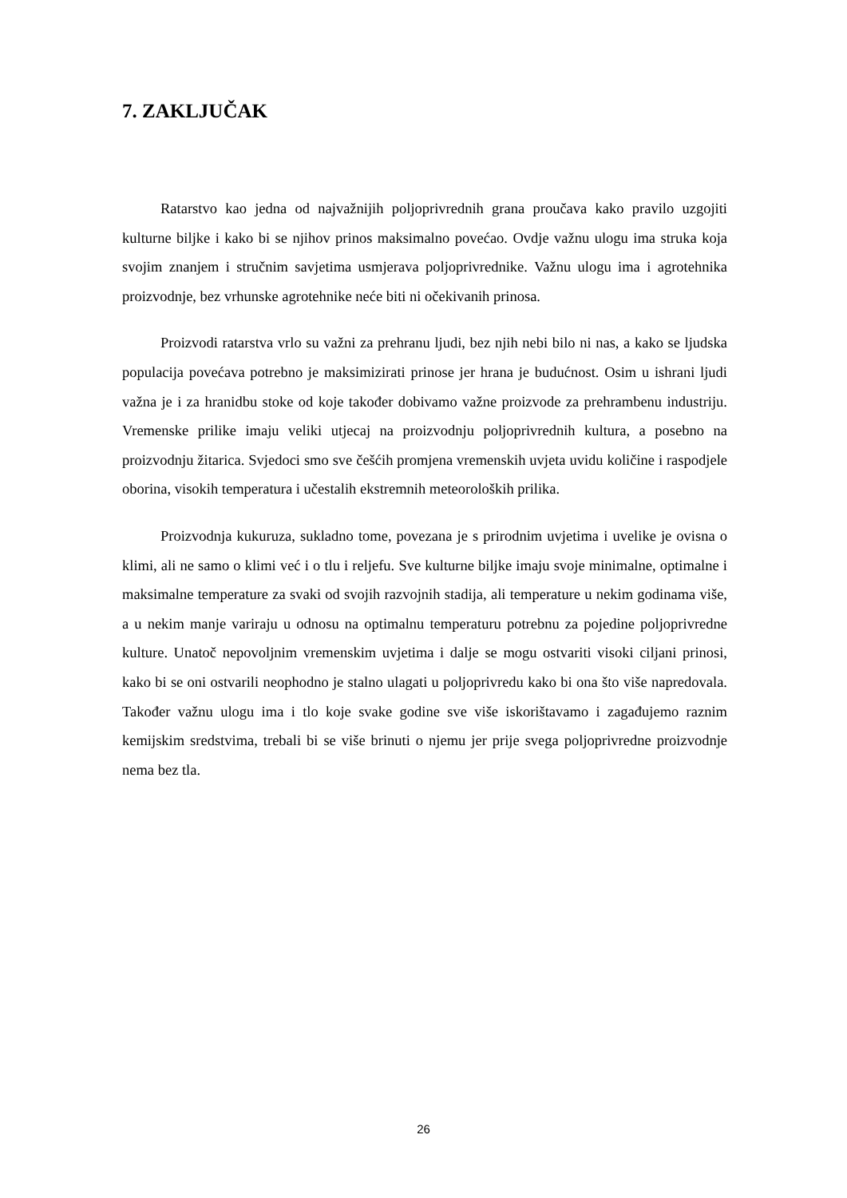7. ZAKLJUČAK
Ratarstvo kao jedna od najvažnijih poljoprivrednih grana proučava kako pravilo uzgojiti kulturne biljke i kako bi se njihov prinos maksimalno povećao. Ovdje važnu ulogu ima struka koja svojim znanjem i stručnim savjetima usmjerava poljoprivrednike. Važnu ulogu ima i agrotehnika proizvodnje, bez vrhunske agrotehnike neće biti ni očekivanih prinosa.
Proizvodi ratarstva vrlo su važni za prehranu ljudi, bez njih nebi bilo ni nas, a kako se ljudska populacija povećava potrebno je maksimizirati prinose jer hrana je budućnost. Osim u ishrani ljudi važna je i za hranidbu stoke od koje također dobivamo važne proizvode za prehrambenu industriju. Vremenske prilike imaju veliki utjecaj na proizvodnju poljoprivrednih kultura, a posebno na proizvodnju žitarica. Svjedoci smo sve češćih promjena vremenskih uvjeta uvidu količine i raspodjele oborina, visokih temperatura i učestalih ekstremnih meteoroloških prilika.
Proizvodnja kukuruza, sukladno tome, povezana je s prirodnim uvjetima i uvelike je ovisna o klimi, ali ne samo o klimi već i o tlu i reljefu. Sve kulturne biljke imaju svoje minimalne, optimalne i maksimalne temperature za svaki od svojih razvojnih stadija, ali temperature u nekim godinama više, a u nekim manje variraju u odnosu na optimalnu temperaturu potrebnu za pojedine poljoprivredne kulture. Unatoč nepovoljnim vremenskim uvjetima i dalje se mogu ostvariti visoki ciljani prinosi, kako bi se oni ostvarili neophodno je stalno ulagati u poljoprivredu kako bi ona što više napredovala. Također važnu ulogu ima i tlo koje svake godine sve više iskorištavamo i zagađujemo raznim kemijskim sredstvima, trebali bi se više brinuti o njemu jer prije svega poljoprivredne proizvodnje nema bez tla.
26